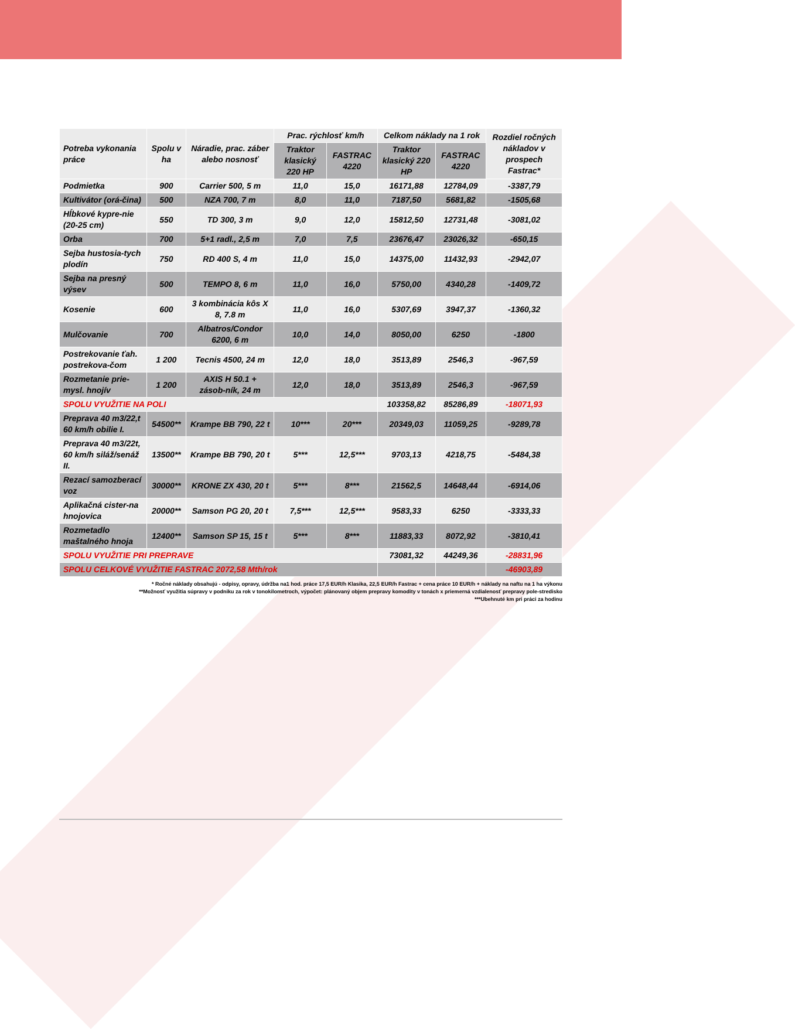| Potreba vykonania práce | Spolu v ha | Náradie, prac. záber alebo nosnosť | Prac. rýchlosť km/h | | Celkom náklady na 1 rok | | Rozdiel ročných nákladov v prospech Fastrac* |
| --- | --- | --- | --- | --- | --- | --- | --- |
| | | | Traktor klasický 220 HP | FASTRAC 4220 | Traktor klasický 220 HP | FASTRAC 4220 | |
| Podmietka | 900 | Carrier 500, 5 m | 11,0 | 15,0 | 16171,88 | 12784,09 | -3387,79 |
| Kultivátor (orá-čina) | 500 | NZA 700, 7 m | 8,0 | 11,0 | 7187,50 | 5681,82 | -1505,68 |
| Hĺbkové kypre-nie (20-25 cm) | 550 | TD 300, 3 m | 9,0 | 12,0 | 15812,50 | 12731,48 | -3081,02 |
| Orba | 700 | 5+1 radl., 2,5 m | 7,0 | 7,5 | 23676,47 | 23026,32 | -650,15 |
| Sejba hustosia-tych plodín | 750 | RD 400 S, 4 m | 11,0 | 15,0 | 14375,00 | 11432,93 | -2942,07 |
| Sejba na presný výsev | 500 | TEMPO 8, 6 m | 11,0 | 16,0 | 5750,00 | 4340,28 | -1409,72 |
| Kosenie | 600 | 3 kombinácia kôs X 8, 7.8 m | 11,0 | 16,0 | 5307,69 | 3947,37 | -1360,32 |
| Mulčovanie | 700 | Albatros/Condor 6200, 6 m | 10,0 | 14,0 | 8050,00 | 6250 | -1800 |
| Postrekovanie ťah. postrekova-čom | 1 200 | Tecnis 4500, 24 m | 12,0 | 18,0 | 3513,89 | 2546,3 | -967,59 |
| Rozmetanie prie-mysl. hnojív | 1 200 | AXIS H 50.1 + zásob-ník, 24 m | 12,0 | 18,0 | 3513,89 | 2546,3 | -967,59 |
| SPOLU VYUŽITIE NA POLI | | | | | 103358,82 | 85286,89 | -18071,93 |
| Preprava 40 m3/22,t 60 km/h obilie I. | 54500** | Krampe BB 790, 22 t | 10*** | 20*** | 20349,03 | 11059,25 | -9289,78 |
| Preprava 40 m3/22t, 60 km/h siláž/senáž II. | 13500** | Krampe BB 790, 20 t | 5*** | 12,5*** | 9703,13 | 4218,75 | -5484,38 |
| Rezací samozberací voz | 30000** | KRONE ZX 430, 20 t | 5*** | 8*** | 21562,5 | 14648,44 | -6914,06 |
| Aplikačná cister-na hnojovica | 20000** | Samson PG 20, 20 t | 7,5*** | 12,5*** | 9583,33 | 6250 | -3333,33 |
| Rozmetadlo maštalného hnoja | 12400** | Samson SP 15, 15 t | 5*** | 8*** | 11883,33 | 8072,92 | -3810,41 |
| SPOLU VYUŽITIE PRI PREPRAVE | | | | | 73081,32 | 44249,36 | -28831,96 |
| SPOLU CELKOVÉ VYUŽITIE FASTRAC 2072,58 Mth/rok | | | | | | | -46903,89 |
* Ročné náklady obsahujú - odpisy, opravy, údržba na1 hod. práce 17,5 EUR/h Klasika, 22,5 EUR/h Fastrac + cena práce 10 EUR/h + náklady na naftu na 1 ha výkonu
**Možnosť využitia súpravy v podniku za rok v tonokilometroch, výpočet: plánovaný objem prepravy komodity v tonách x priemerná vzdialenosť prepravy pole-stredisko
***Ubehnuté km pri práci za hodinu